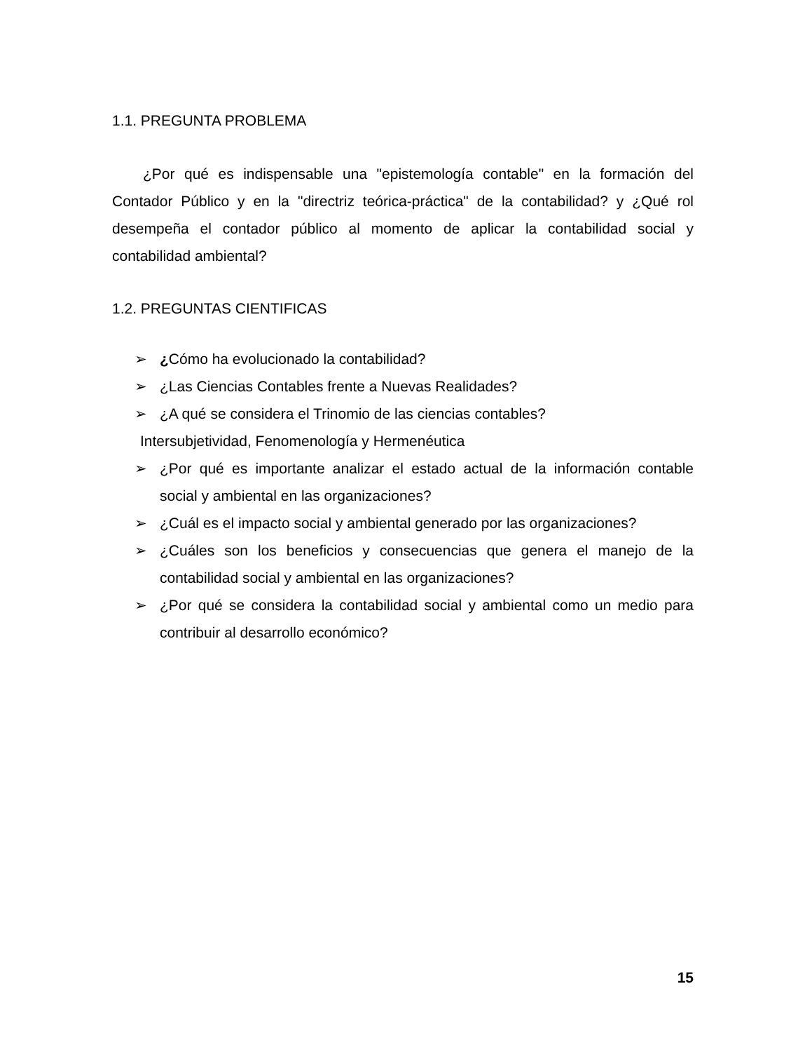1.1. PREGUNTA PROBLEMA
¿Por qué es indispensable una "epistemología contable" en la formación del Contador Público y en la "directriz teórica-práctica" de la contabilidad? y ¿Qué rol desempeña el contador público al momento de aplicar la contabilidad social y contabilidad ambiental?
1.2. PREGUNTAS CIENTIFICAS
➢ ¿Cómo ha evolucionado la contabilidad?
➢ ¿Las Ciencias Contables frente a Nuevas Realidades?
➢ ¿A qué se considera el Trinomio de las ciencias contables?
Intersubjetividad, Fenomenología y Hermenéutica
➢ ¿Por qué es importante analizar el estado actual de la información contable social y ambiental en las organizaciones?
➢ ¿Cuál es el impacto social y ambiental generado por las organizaciones?
➢ ¿Cuáles son los beneficios y consecuencias que genera el manejo de la contabilidad social y ambiental en las organizaciones?
➢ ¿Por qué se considera la contabilidad social y ambiental como un medio para contribuir al desarrollo económico?
15